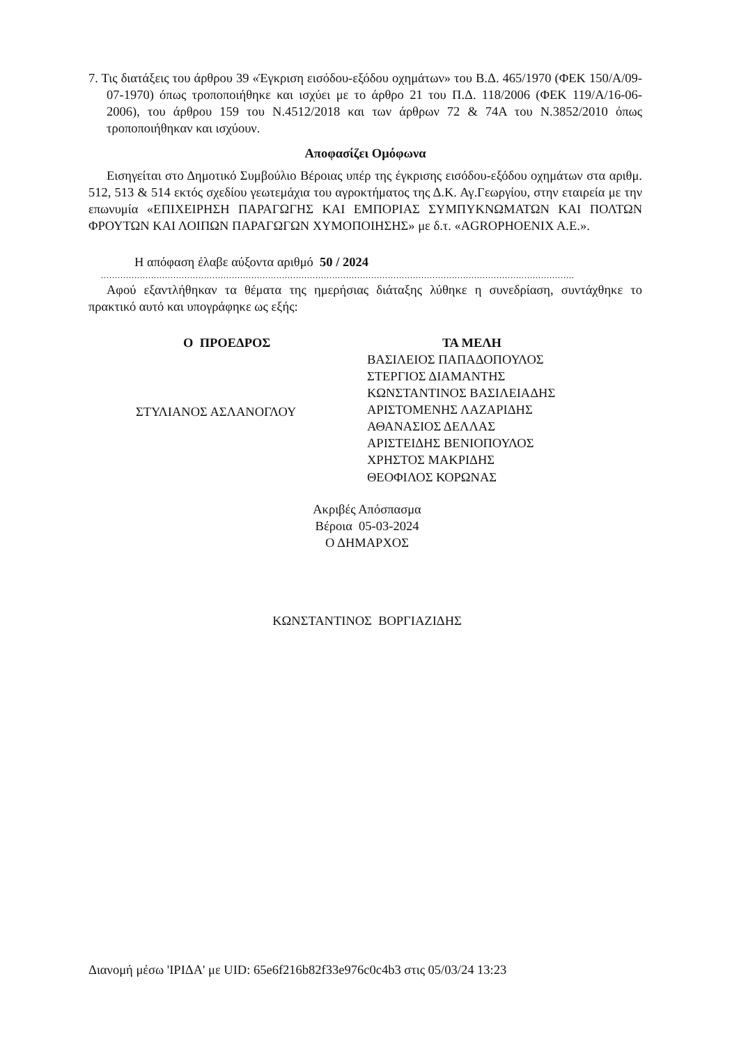7. Τις διατάξεις του άρθρου 39 «Έγκριση εισόδου-εξόδου οχημάτων» του Β.Δ. 465/1970 (ΦΕΚ 150/Α/09-07-1970) όπως τροποποιήθηκε και ισχύει με το άρθρο 21 του Π.Δ. 118/2006 (ΦΕΚ 119/Α/16-06-2006), του άρθρου 159 του Ν.4512/2018 και των άρθρων 72 & 74Α του Ν.3852/2010 όπως τροποποιήθηκαν και ισχύουν.
Αποφασίζει Ομόφωνα
Εισηγείται στο Δημοτικό Συμβούλιο Βέροιας υπέρ της έγκρισης εισόδου-εξόδου οχημάτων στα αριθμ. 512, 513 & 514 εκτός σχεδίου γεωτεμάχια του αγροκτήματος της Δ.Κ. Αγ.Γεωργίου, στην εταιρεία με την επωνυμία «ΕΠΙΧΕΙΡΗΣΗ ΠΑΡΑΓΩΓΗΣ ΚΑΙ ΕΜΠΟΡΙΑΣ ΣΥΜΠΥΚΝΩΜΑΤΩΝ ΚΑΙ ΠΟΛΤΩΝ ΦΡΟΥΤΩΝ ΚΑΙ ΛΟΙΠΩΝ ΠΑΡΑΓΩΓΩΝ ΧΥΜΟΠΟΙΗΣΗΣ» με δ.τ. «AGROPHOENIX A.E.».
Η απόφαση έλαβε αύξοντα αριθμό 50 / 2024
..........................................................................................................................................................................
Αφού εξαντλήθηκαν τα θέματα της ημερήσιας διάταξης λύθηκε η συνεδρίαση, συντάχθηκε το πρακτικό αυτό και υπογράφηκε ως εξής:
Ο ΠΡΟΕΔΡΟΣ
ΣΤΥΛΙΑΝΟΣ ΑΣΛΑΝΟΓΛΟΥ
ΤΑ ΜΕΛΗ
ΒΑΣΙΛΕΙΟΣ ΠΑΠΑΔΟΠΟΥΛΟΣ
ΣΤΕΡΓΙΟΣ ΔΙΑΜΑΝΤΗΣ
ΚΩΝΣΤΑΝΤΙΝΟΣ ΒΑΣΙΛΕΙΑΔΗΣ
ΑΡΙΣΤΟΜΕΝΗΣ ΛΑΖΑΡΙΔΗΣ
ΑΘΑΝΑΣΙΟΣ ΔΕΛΛΑΣ
ΑΡΙΣΤΕΙΔΗΣ ΒΕΝΙΟΠΟΥΛΟΣ
ΧΡΗΣΤΟΣ ΜΑΚΡΙΔΗΣ
ΘΕΟΦΙΛΟΣ ΚΟΡΩΝΑΣ
Ακριβές Απόσπασμα
Βέροια 05-03-2024
Ο ΔΗΜΑΡΧΟΣ
ΚΩΝΣΤΑΝΤΙΝΟΣ ΒΟΡΓΙΑΖΙΔΗΣ
Διανομή μέσω 'ΙΡΙΔΑ' με UID: 65e6f216b82f33e976c0c4b3 στις 05/03/24 13:23